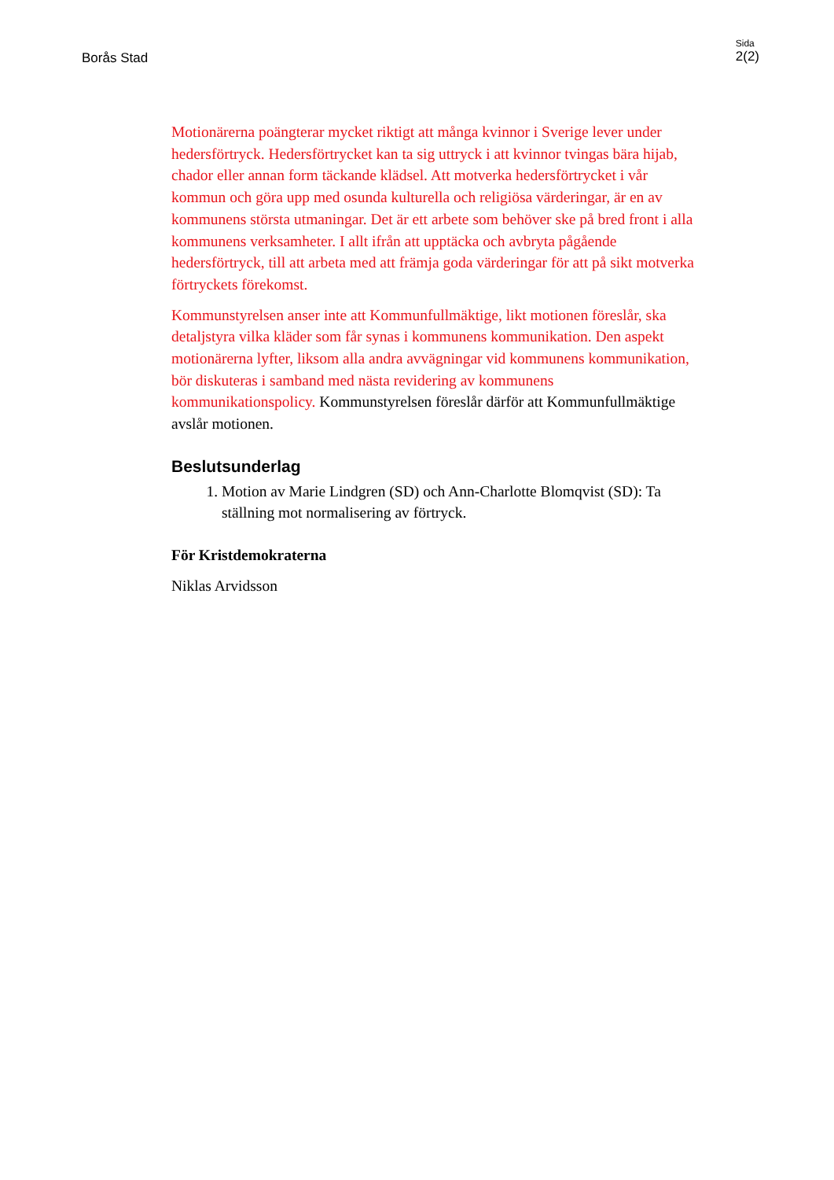Borås Stad
Sida
2(2)
Motionärerna poängterar mycket riktigt att många kvinnor i Sverige lever under hedersförtryck. Hedersförtrycket kan ta sig uttryck i att kvinnor tvingas bära hijab, chador eller annan form täckande klädsel. Att motverka hedersförtrycket i vår kommun och göra upp med osunda kulturella och religiösa värderingar, är en av kommunens största utmaningar. Det är ett arbete som behöver ske på bred front i alla kommunens verksamheter. I allt ifrån att upptäcka och avbryta pågående hedersförtryck, till att arbeta med att främja goda värderingar för att på sikt motverka förtryckets förekomst.
Kommunstyrelsen anser inte att Kommunfullmäktige, likt motionen föreslår, ska detaljstyra vilka kläder som får synas i kommunens kommunikation. Den aspekt motionärerna lyfter, liksom alla andra avvägningar vid kommunens kommunikation, bör diskuteras i samband med nästa revidering av kommunens kommunikationspolicy. Kommunstyrelsen föreslår därför att Kommunfullmäktige avslår motionen.
Beslutsunderlag
1. Motion av Marie Lindgren (SD) och Ann-Charlotte Blomqvist (SD): Ta ställning mot normalisering av förtryck.
För Kristdemokraterna
Niklas Arvidsson